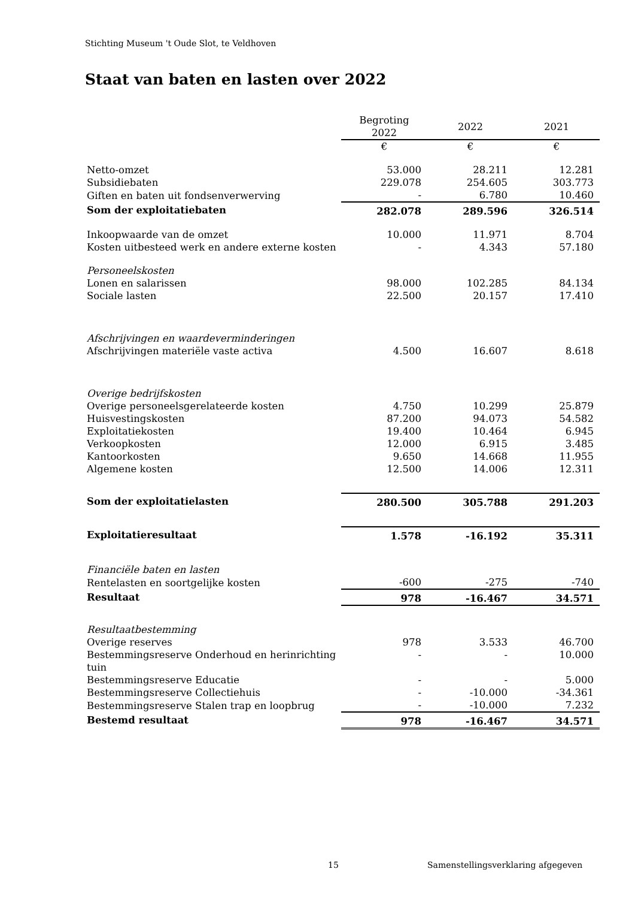Stichting Museum 't Oude Slot, te Veldhoven
Staat van baten en lasten over 2022
| | Begroting 2022 | 2022 | 2021 |
| | € | € | € |
| Netto-omzet | 53.000 | 28.211 | 12.281 |
| Subsidiebaten | 229.078 | 254.605 | 303.773 |
| Giften en baten uit fondsenverwerving | - | 6.780 | 10.460 |
| Som der exploitatiebaten | 282.078 | 289.596 | 326.514 |
| Inkoopwaarde van de omzet | 10.000 | 11.971 | 8.704 |
| Kosten uitbesteed werk en andere externe kosten | - | 4.343 | 57.180 |
| Personeelskosten | | | |
| Lonen en salarissen | 98.000 | 102.285 | 84.134 |
| Sociale lasten | 22.500 | 20.157 | 17.410 |
| Afschrijvingen en waardeverminderingen | | | |
| Afschrijvingen materiële vaste activa | 4.500 | 16.607 | 8.618 |
| Overige bedrijfskosten | | | |
| Overige personeelsgerelateerde kosten | 4.750 | 10.299 | 25.879 |
| Huisvestingskosten | 87.200 | 94.073 | 54.582 |
| Exploitatiekosten | 19.400 | 10.464 | 6.945 |
| Verkoopkosten | 12.000 | 6.915 | 3.485 |
| Kantoorkosten | 9.650 | 14.668 | 11.955 |
| Algemene kosten | 12.500 | 14.006 | 12.311 |
| Som der exploitatielasten | 280.500 | 305.788 | 291.203 |
| Exploitatieresultaat | 1.578 | -16.192 | 35.311 |
| Financiële baten en lasten | | | |
| Rentelasten en soortgelijke kosten | -600 | -275 | -740 |
| Resultaat | 978 | -16.467 | 34.571 |
| Resultaatbestemming | | | |
| Overige reserves | 978 | 3.533 | 46.700 |
| Bestemmingsreserve Onderhoud en herinrichting tuin | - | - | 10.000 |
| Bestemmingsreserve Educatie | - | - | 5.000 |
| Bestemmingsreserve Collectiehuis | - | -10.000 | -34.361 |
| Bestemmingsreserve Stalen trap en loopbrug | - | -10.000 | 7.232 |
| Bestemd resultaat | 978 | -16.467 | 34.571 |
15
Samenstellingsverklaring afgegeven